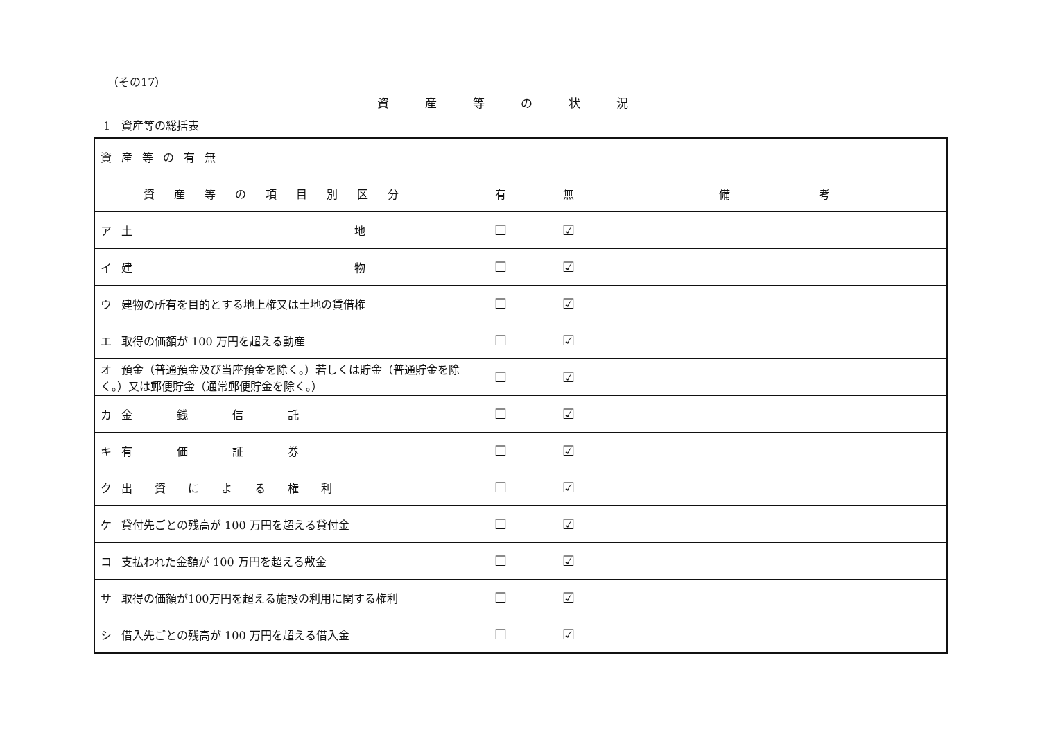（その17）
資産等の状況
1　資産等の総括表
| 資産等の有無 | | | |
| 資産等の項目別区分 | 有 | 無 | 備 考 |
| ア 土 地 | ☐ | ☑ | |
| イ 建 物 | ☐ | ☑ | |
| ウ 建物の所有を目的とする地上権又は土地の賃借権 | ☐ | ☑ | |
| エ 取得の価額が 100 万円を超える動産 | ☐ | ☑ | |
| オ 預金（普通預金及び当座預金を除く。）若しくは貯金（普通貯金を除く。）又は郵便貯金（通常郵便貯金を除く。） | ☐ | ☑ | |
| カ 金 銭 信 託 | ☐ | ☑ | |
| キ 有 価 証 券 | ☐ | ☑ | |
| ク 出 資 に よ る 権 利 | ☐ | ☑ | |
| ケ 貸付先ごとの残高が 100 万円を超える貸付金 | ☐ | ☑ | |
| コ 支払われた金額が 100 万円を超える敷金 | ☐ | ☑ | |
| サ 取得の価額が100万円を超える施設の利用に関する権利 | ☐ | ☑ | |
| シ 借入先ごとの残高が 100 万円を超える借入金 | ☐ | ☑ | |